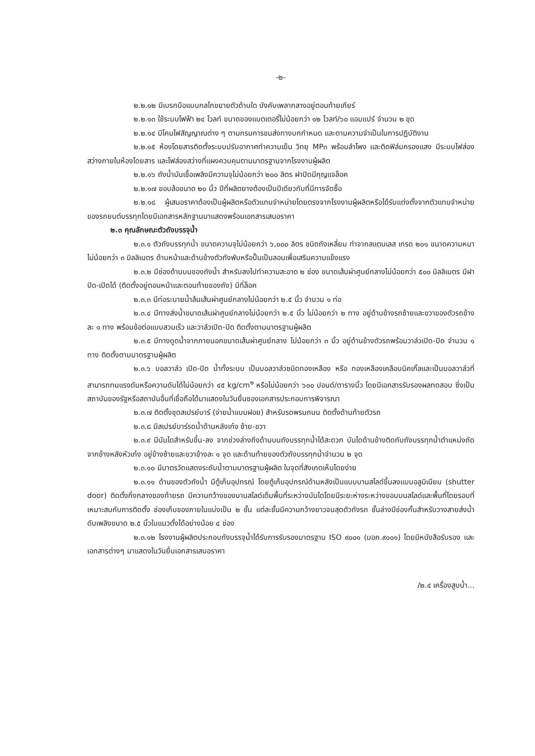-๒-
๒.๒.๑๒ มีเบรกมือแบบกลไกขยายตัวด้านใด บังคับเพลากลางอยู่ตอนท้ายเกียร์
๒.๒.๑๓ ใช้ระบบไฟฟ้า ๒๔ โวลท์ ขนาดของแบตเตอรี่ไม่น้อยกว่า ๑๒ โวลท์/๖๐ แอมแปร์ จำนวน ๒ ชุด
๒.๒.๑๔ มีโคมไฟสัญญาณต่าง ๆ ตามกรมการขนส่งทางบกกำหนด และตามความจำเป็นในการปฏิบัติงาน
๒.๒.๑๕ ห้องโดยสารติดตั้งระบบปรับอากาศทำความเย็น วิทยุ MP๓ พร้อมลำโพง และติดฟิล์มกรองแสง มีระบบไฟส่องสว่างภายในห้องโดยสาร และไฟส่องสว่างที่แผงควบคุมตามมาตรฐานจากโรงงานผู้ผลิต
๒.๒.๑๖ ถังน้ำมันเชื้อเพลิงมีความจุไม่น้อยกว่า ๒๐๐ ลิตร ฝาปิดมีกุญแจล็อค
๒.๒.๑๗ ขอบล้อขนาด ๒๐ นิ้ว ปีที่ผลิตยางต้องเป็นปีเดียวกับที่มีการจัดซื้อ
๒.๒.๑๘ ผู้เสนอราคาต้องเป็นผู้ผลิตหรือตัวแทนจำหน่ายโดยตรงจากโรงงานผู้ผลิตหรือได้รับแต่งตั้งจากตัวแทนจำหน่ายของรถยนต์บรรทุกโดยมีเอกสารหลักฐานมาแสดงพร้อมเอกสารเสนอราคา
๒.๓ คุณลักษณะตัวถังบรรจุน้ำ
๒.๓.๑ ตัวถังบรรทุกน้ำ ขนาดความจุไม่น้อยกว่า ๖,๐๐๐ ลิตร ชนิดถังเหลี่ยม ทำจากสแตนเลส เกรด ๒๐๑ ขนาดความหนาไม่น้อยกว่า ๓ มิลลิเมตร ด้านหน้าและด้านข้างตัวถังพับหรือปั๊มเป็นลอนเพื่อเสริมความแข็งแรง
๒.๓.๒ มีช่องด้านบนของถังน้ำ สำหรับลงไปทำความสะอาด ๒ ช่อง ขนาดเส้นผ่าศูนย์กลางไม่น้อยกว่า ๕๐๐ มิลลิเมตร มีฝาปิด-เปิดได้ (ติดตั้งอยู่ตอนหน้าและตอนท้ายของถัง) มีที่ล็อค
๒.๓.๓ มีท่อระบายน้ำล้นเส้นผ่าศูนย์กลางไม่น้อยกว่า ๒.๕ นิ้ว จำนวน ๑ ท่อ
๒.๓.๔ มีทางส่งน้ำขนาดเส้นผ่าศูนย์กลางไม่น้อยกว่า ๒.๕ นิ้ว ไม่น้อยกว่า ๒ ทาง อยู่ด้านข้างรถซ้ายและขวาของตัวรถข้างละ ๑ ทาง พร้อมข้อต่อแบบสวมเร็ว และวาล์วเปิด-ปิด ติดตั้งตามมาตรฐานผู้ผลิต
๒.๓.๕ มีทางดูดน้ำจากภายนอกขนาดเส้นผ่าศูนย์กลาง ไม่น้อยกว่า ๓ นิ้ว อยู่ด้านข้างตัวรถพร้อมวาล์วเปิด-ปิด จำนวน ๑ ทาง ติดตั้งตามมาตรฐานผู้ผลิต
๒.๓.๖ บอลวาล์ว เปิด-ปิด น้ำทั้งระบบ เป็นบอลวาล์วชนิดทองเหลือง หรือ ทองเหลืองเคลือบนิคเกิ้ลและเป็นบอลวาล์วที่สามารถทนแรงดันหรือความดันได้ไม่น้อยกว่า ๔๕ kg/cm<sup>๒</sup> หรือไม่น้อยกว่า ๖๐๐ ปอนด์/ตารางนิ้ว โดยมีเอกสารรับรองผลทดสอบ ซึ่งเป็นสถาบันของรัฐหรือสถาบันอื่นที่เชื่อถือได้มาแสดงในวันยื่นซองเอกสารประกอบการพิจารณา
๒.๓.๗ ติดตั้งชุดสเปรย์บาร์ (จ่ายน้ำแบบฝอย) สำหรับรดพรมถนน ติดตั้งด้านท้ายตัวรถ
๒.๓.๘ มีสเปรย์บาร์รดน้ำด้านหลังเก๋ง ซ้าย-ขวา
๒.๓.๙ มีบันไดสำหรับขึ้น-ลง จากช่วงล่างถึงด้านบนถังบรรทุกน้ำได้สะดวก บันไดด้านข้างติดกับถังบรรทุกน้ำตำแหน่งถัดจากข้างหลังหัวเก๋ง อยู่ข้างซ้ายและขวาข้างละ ๑ จุด และด้านท้ายของตัวถังบรรทุกน้ำจำนวน ๒ จุด
๒.๓.๑๐ มีมาตรวัดแสดงระดับน้ำตามมาตรฐานผู้ผลิต ในจุดที่สังเกตเห็นโดยง่าย
๒.๓.๑๑ ด้านของตัวถังน้ำ มีตู้เก็บอุปกรณ์ โดยตู้เก็บอุปกรณ์ด้านหลังเป็นแบบบานสไลด์ขึ้นลงแบบอลูมิเนียม (shutter door) ติดตั้งกึ่งกลางของท้ายรถ มีความกว้างของบานสไลด์เต็มพื้นที่ระหว่างบันไดโดยมีระยะห่างระหว่างขอบบนสไลด์และพื้นที่โดยรอบที่เหมาะสมกับการติดตั้ง ช่องเก็บของภายในแบ่งเป็น ๒ ชั้น แต่ละชั้นมีความกว้างยาวจนสุดตัวถังรถ ชั้นล่างมีช่องกั้นสำหรับวางสายส่งน้ำดับเพลิงขนาด ๒.๕ นิ้วในแนวตั้งได้อย่างน้อย ๔ ช่อง
๒.๓.๑๒ โรงงานผู้ผลิตประกอบถังบรรจุน้ำได้รับการรับรองมาตรฐาน ISO ๙๐๐๑ (มอก.๙๐๐๑) โดยมีหนังสือรับรอง และเอกสารต่างๆ มาแสดงในวันยื่นเอกสารเสนอราคา
/๒.๔ เครื่องสูบน้ำ...